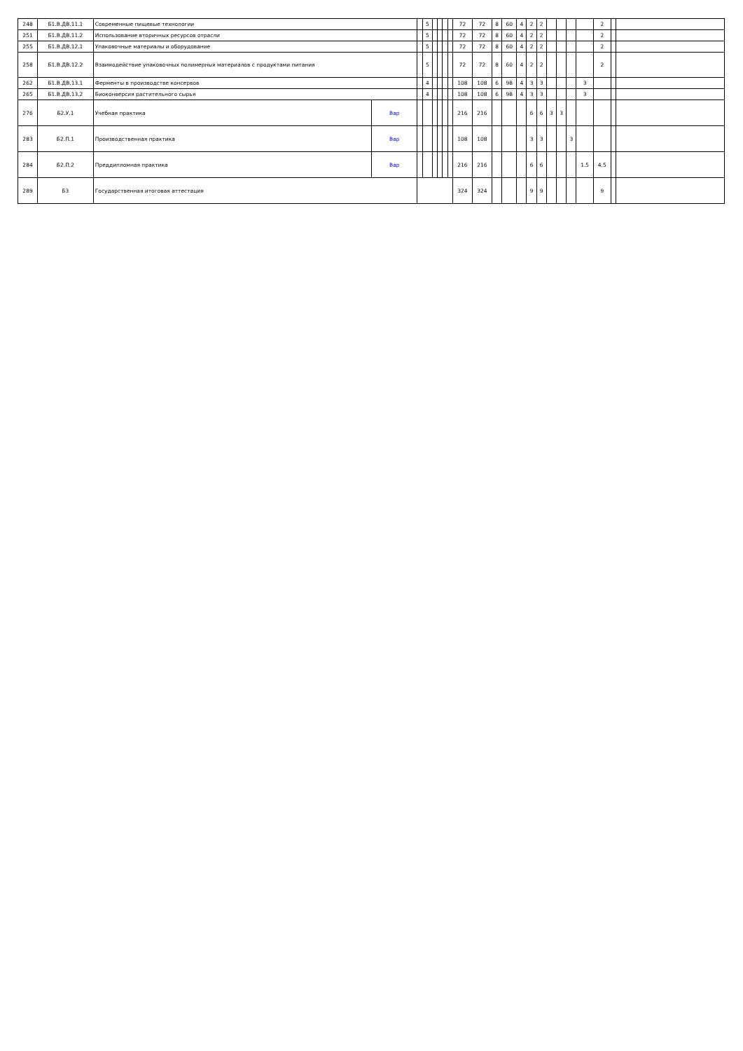| 248 | Б1.В.ДВ.11.1 | Современные пищевые технологии | | | 5 | | | | | 72 | 72 | 8 | 60 | 4 | 2 | 2 | | | | | 2 | | |
| 251 | Б1.В.ДВ.11.2 | Использование вторичных ресурсов отрасли | | | 5 | | | | | 72 | 72 | 8 | 60 | 4 | 2 | 2 | | | | | 2 | | |
| 255 | Б1.В.ДВ.12.1 | Упаковочные материалы и оборудование | | | 5 | | | | | 72 | 72 | 8 | 60 | 4 | 2 | 2 | | | | | 2 | | |
| 258 | Б1.В.ДВ.12.2 | Взаимодействие упаковочных полимерных материалов с продуктами питания | | | 5 | | | | | 72 | 72 | 8 | 60 | 4 | 2 | 2 | | | | | 2 | | |
| 262 | Б1.В.ДВ.13.1 | Ферменты в производстве консервов | | | 4 | | | | | 108 | 108 | 6 | 98 | 4 | 3 | 3 | | | | 3 | | | |
| 265 | Б1.В.ДВ.13.2 | Биоконверсия растительного сырья | | | 4 | | | | | 108 | 108 | 6 | 98 | 4 | 3 | 3 | | | | 3 | | | |
| 276 | Б2.У.1 | Учебная практика | Вар | | | | | | | 216 | 216 | | | | 6 | 6 | 3 | 3 | | | | | |
| 283 | Б2.П.1 | Производственная практика | Вар | | | | | | | 108 | 108 | | | | 3 | 3 | | | 3 | | | | |
| 284 | Б2.П.2 | Преддипломная практика | Вар | | | | | | | 216 | 216 | | | | 6 | 6 | | | | 1.5 | 4.5 | | |
| 289 | Б3 | Государственная итоговая аттестация | | | | | | | | 324 | 324 | | | | 9 | 9 | | | | | 9 | | |